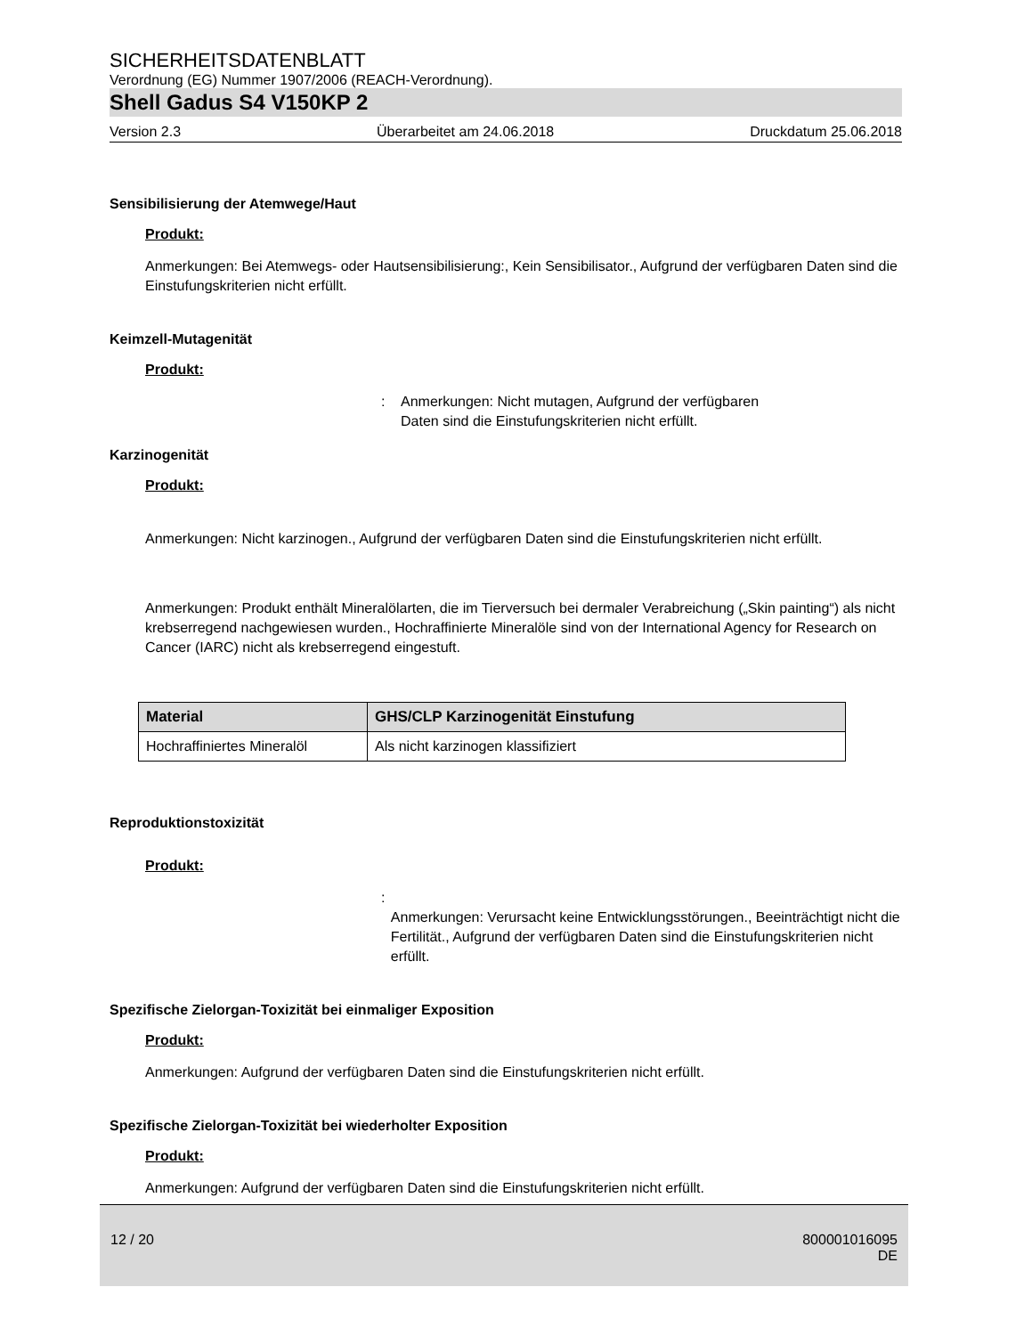SICHERHEITSDATENBLATT
Verordnung (EG) Nummer 1907/2006 (REACH-Verordnung).
Shell Gadus S4 V150KP 2
Version 2.3 Überarbeitet am 24.06.2018 Druckdatum 25.06.2018
Sensibilisierung der Atemwege/Haut
Produkt:
Anmerkungen: Bei Atemwegs- oder Hautsensibilisierung:, Kein Sensibilisator., Aufgrund der verfügbaren Daten sind die Einstufungskriterien nicht erfüllt.
Keimzell-Mutagenität
Produkt:
: Anmerkungen: Nicht mutagen, Aufgrund der verfügbaren
Daten sind die Einstufungskriterien nicht erfüllt.
Karzinogenität
Produkt:
Anmerkungen: Nicht karzinogen., Aufgrund der verfügbaren Daten sind die Einstufungskriterien nicht erfüllt.
Anmerkungen: Produkt enthält Mineralölarten, die im Tierversuch bei dermaler Verabreichung („Skin painting“) als nicht krebserregend nachgewiesen wurden., Hochraffinierte Mineralöle sind von der International Agency for Research on Cancer (IARC) nicht als krebserregend eingestuft.
| Material | GHS/CLP Karzinogenität Einstufung |
| --- | --- |
| Hochraffiniertes Mineralöl | Als nicht karzinogen klassifiziert |
Reproduktionstoxizität
Produkt:
:
Anmerkungen: Verursacht keine Entwicklungsstörungen., Beeinträchtigt nicht die Fertilität., Aufgrund der verfügbaren Daten sind die Einstufungskriterien nicht erfüllt.
Spezifische Zielorgan-Toxizität bei einmaliger Exposition
Produkt:
Anmerkungen: Aufgrund der verfügbaren Daten sind die Einstufungskriterien nicht erfüllt.
Spezifische Zielorgan-Toxizität bei wiederholter Exposition
Produkt:
Anmerkungen: Aufgrund der verfügbaren Daten sind die Einstufungskriterien nicht erfüllt.
12 / 20 800001016095
DE